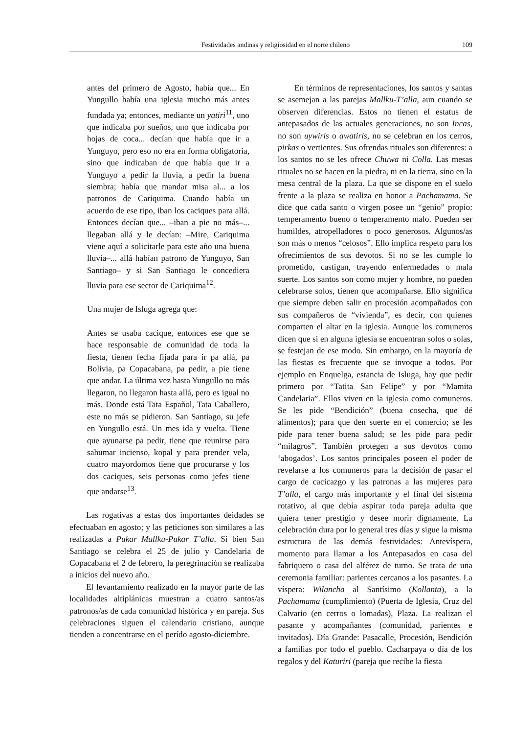Festividades andinas y religiosidad en el norte chileno 109
antes del primero de Agosto, había que... En Yungullo había una iglesia mucho más antes fundada ya; entonces, mediante un yatiri<sup>11</sup>, uno que indicaba por sueños, uno que indicaba por hojas de coca... decían que había que ir a Yunguyo, pero eso no era en forma obligatoria, sino que indicaban de que había que ir a Yunguyo a pedir la lluvia, a pedir la buena siembra; había que mandar misa al... a los patronos de Cariquima. Cuando había un acuerdo de ese tipo, iban los caciques para allá. Entonces decían que... –iban a pie no más–... llegaban allá y le decían: –Mire, Cariquima viene aquí a solicitarle para este año una buena lluvia–... allá habían patrono de Yunguyo, San Santiago– y si San Santiago le concediera lluvia para ese sector de Cariquima<sup>12</sup>.
Una mujer de Isluga agrega que:
Antes se usaba cacique, entonces ese que se hace responsable de comunidad de toda la fiesta, tienen fecha fijada para ir pa allá, pa Bolivia, pa Copacabana, pa pedir, a pie tiene que andar. La última vez hasta Yungullo no más llegaron, no llegaron hasta allá, pero es igual no más. Donde está Tata Español, Tata Caballero, este no más se pidieron. San Santiago, su jefe en Yungullo está. Un mes ida y vuelta. Tiene que ayunarse pa pedir, tiene que reunirse para sahumar incienso, kopal y para prender vela, cuatro mayordomos tiene que procurarse y los dos caciques, seis personas como jefes tiene que andarse<sup>13</sup>.
Las rogativas a estas dos importantes deidades se efectuaban en agosto; y las peticiones son similares a las realizadas a Pukar Mallku-Pukar T’alla. Si bien San Santiago se celebra el 25 de julio y Candelaria de Copacabana el 2 de febrero, la peregrinación se realizaba a inicios del nuevo año.
El levantamiento realizado en la mayor parte de las localidades altiplánicas muestran a cuatro santos/as patronos/as de cada comunidad histórica y en pareja. Sus celebraciones siguen el calendario cristiano, aunque tienden a concentrarse en el perído agosto-diciembre.
En términos de representaciones, los santos y santas se asemejan a las parejas Mallku-T’alla, aun cuando se observen diferencias. Estos no tienen el estatus de antepasados de las actuales generaciones, no son Incas, no son uywiris o awatiris, no se celebran en los cerros, pirkas o vertientes. Sus ofrendas rituales son diferentes: a los santos no se les ofrece Chuwa ni Colla. Las mesas rituales no se hacen en la piedra, ni en la tierra, sino en la mesa central de la plaza. La que se dispone en el suelo frente a la plaza se realiza en honor a Pachamama. Se dice que cada santo o virgen posee un “genio” propio: temperamento bueno o temperamento malo. Pueden ser humildes, atropelladores o poco generosos. Algunos/as son más o menos “celosos”. Ello implica respeto para los ofrecimientos de sus devotos. Si no se les cumple lo prometido, castigan, trayendo enfermedades o mala suerte. Los santos son como mujer y hombre, no pueden celebrarse solos, tienen que acompañarse. Ello significa que siempre deben salir en procesión acompañados con sus compañeros de “vivienda”, es decir, con quienes comparten el altar en la iglesia. Aunque los comuneros dicen que si en alguna iglesia se encuentran solos o solas, se festejan de ese modo. Sin embargo, en la mayoría de las fiestas es frecuente que se invoque a todos. Por ejemplo en Enquelga, estancia de Isluga, hay que pedir primero por “Tatita San Felipe” y por “Mamita Candelaria”. Ellos viven en la iglesia como comuneros. Se les pide “Bendición” (buena cosecha, que dé alimentos); para que den suerte en el comercio; se les pide para tener buena salud; se les pide para pedir “milagros”. También protegen a sus devotos como ‘abogados’. Los santos principales poseen el poder de revelarse a los comuneros para la decisión de pasar el cargo de cacicazgo y las patronas a las mujeres para T’alla, el cargo más importante y el final del sistema rotativo, al que debía aspirar toda pareja adulta que quiera tener prestigio y desee morir dignamente. La celebración dura por lo general tres días y sigue la misma estructura de las demás festividades: Antevíspera, momento para llamar a los Antepasados en casa del fabriquero o casa del alférez de turno. Se trata de una ceremonia familiar: parientes cercanos a los pasantes. La víspera: Wilancha al Santísimo (Kollanta), a la Pachamama (cumplimiento) (Puerta de Iglesia, Cruz del Calvario (en cerros o lomadas), Plaza. La realizan el pasante y acompañantes (comunidad, parientes e invitados). Día Grande: Pasacalle, Procesión, Bendición a familias por todo el pueblo. Cacharpaya o día de los regalos y del Katuriri (pareja que recibe la fiesta